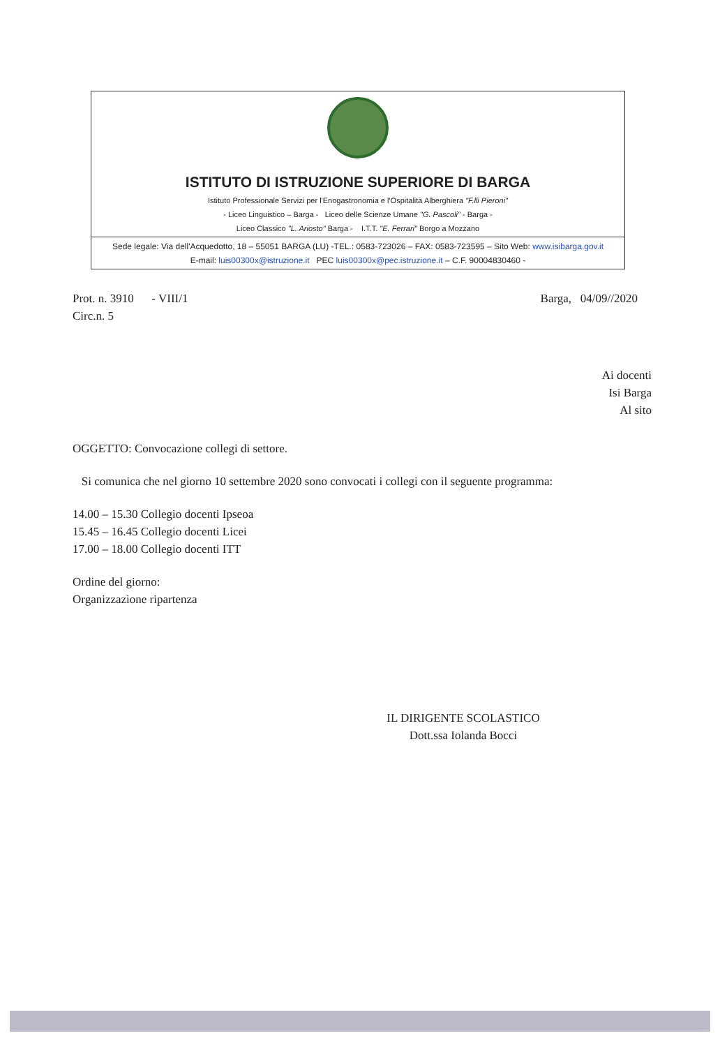ISTITUTO DI ISTRUZIONE SUPERIORE DI BARGA
Istituto Professionale Servizi per l'Enogastronomia e l'Ospitalità Alberghiera "F.lli Pieroni"
- Liceo Linguistico – Barga - Liceo delle Scienze Umane "G. Pascoli" - Barga -
Liceo Classico "L. Ariosto" Barga - I.T.T. "E. Ferrari" Borgo a Mozzano
Sede legale: Via dell'Acquedotto, 18 – 55051 BARGA (LU) -TEL.: 0583-723026 – FAX: 0583-723595 – Sito Web: www.isibarga.gov.it
E-mail: luis00300x@istruzione.it PEC luis00300x@pec.istruzione.it – C.F. 90004830460 -
Prot. n. 3910 - VIII/1
Circ.n. 5
Barga, 04/09//2020
Ai docenti
Isi Barga
Al sito
OGGETTO: Convocazione collegi di settore.
Si comunica che nel giorno 10 settembre 2020 sono convocati i collegi con il seguente programma:
14.00 – 15.30 Collegio docenti Ipseoa
15.45 – 16.45 Collegio docenti Licei
17.00 – 18.00 Collegio docenti ITT
Ordine del giorno:
Organizzazione ripartenza
IL DIRIGENTE SCOLASTICO
Dott.ssa Iolanda Bocci